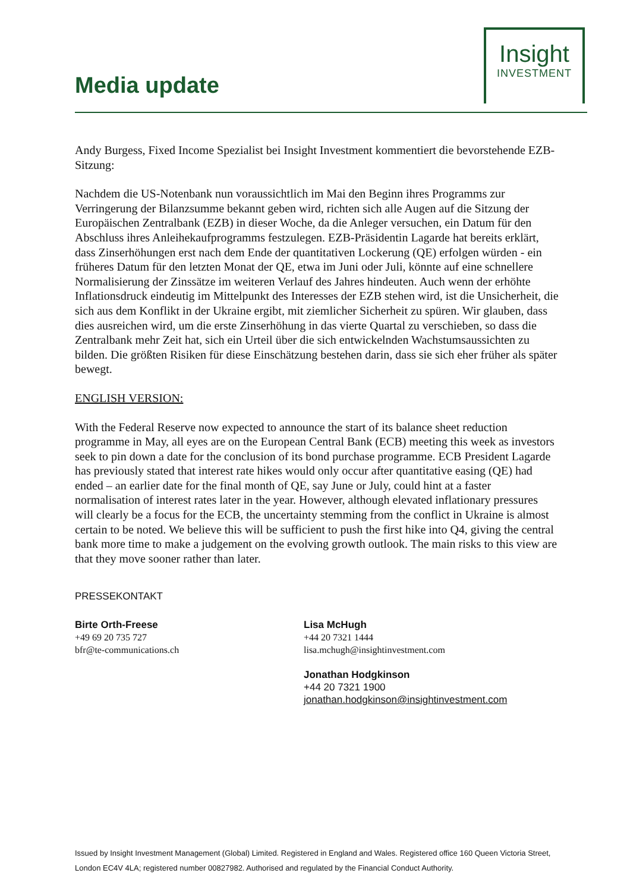Media update
Insight
INVESTMENT
Andy Burgess, Fixed Income Spezialist bei Insight Investment kommentiert die bevorstehende EZB-Sitzung:
Nachdem die US-Notenbank nun voraussichtlich im Mai den Beginn ihres Programms zur Verringerung der Bilanzsumme bekannt geben wird, richten sich alle Augen auf die Sitzung der Europäischen Zentralbank (EZB) in dieser Woche, da die Anleger versuchen, ein Datum für den Abschluss ihres Anleihekaufprogramms festzulegen. EZB-Präsidentin Lagarde hat bereits erklärt, dass Zinserhöhungen erst nach dem Ende der quantitativen Lockerung (QE) erfolgen würden - ein früheres Datum für den letzten Monat der QE, etwa im Juni oder Juli, könnte auf eine schnellere Normalisierung der Zinssätze im weiteren Verlauf des Jahres hindeuten. Auch wenn der erhöhte Inflationsdruck eindeutig im Mittelpunkt des Interesses der EZB stehen wird, ist die Unsicherheit, die sich aus dem Konflikt in der Ukraine ergibt, mit ziemlicher Sicherheit zu spüren. Wir glauben, dass dies ausreichen wird, um die erste Zinserhöhung in das vierte Quartal zu verschieben, so dass die Zentralbank mehr Zeit hat, sich ein Urteil über die sich entwickelnden Wachstumsaussichten zu bilden. Die größten Risiken für diese Einschätzung bestehen darin, dass sie sich eher früher als später bewegt.
ENGLISH VERSION:
With the Federal Reserve now expected to announce the start of its balance sheet reduction programme in May, all eyes are on the European Central Bank (ECB) meeting this week as investors seek to pin down a date for the conclusion of its bond purchase programme. ECB President Lagarde has previously stated that interest rate hikes would only occur after quantitative easing (QE) had ended – an earlier date for the final month of QE, say June or July, could hint at a faster normalisation of interest rates later in the year. However, although elevated inflationary pressures will clearly be a focus for the ECB, the uncertainty stemming from the conflict in Ukraine is almost certain to be noted. We believe this will be sufficient to push the first hike into Q4, giving the central bank more time to make a judgement on the evolving growth outlook. The main risks to this view are that they move sooner rather than later.
PRESSEKONTAKT
Birte Orth-Freese
+49 69 20 735 727
bfr@te-communications.ch
Lisa McHugh
+44 20 7321 1444
lisa.mchugh@insightinvestment.com
Jonathan Hodgkinson
+44 20 7321 1900
jonathan.hodgkinson@insightinvestment.com
Issued by Insight Investment Management (Global) Limited. Registered in England and Wales. Registered office 160 Queen Victoria Street, London EC4V 4LA; registered number 00827982. Authorised and regulated by the Financial Conduct Authority.